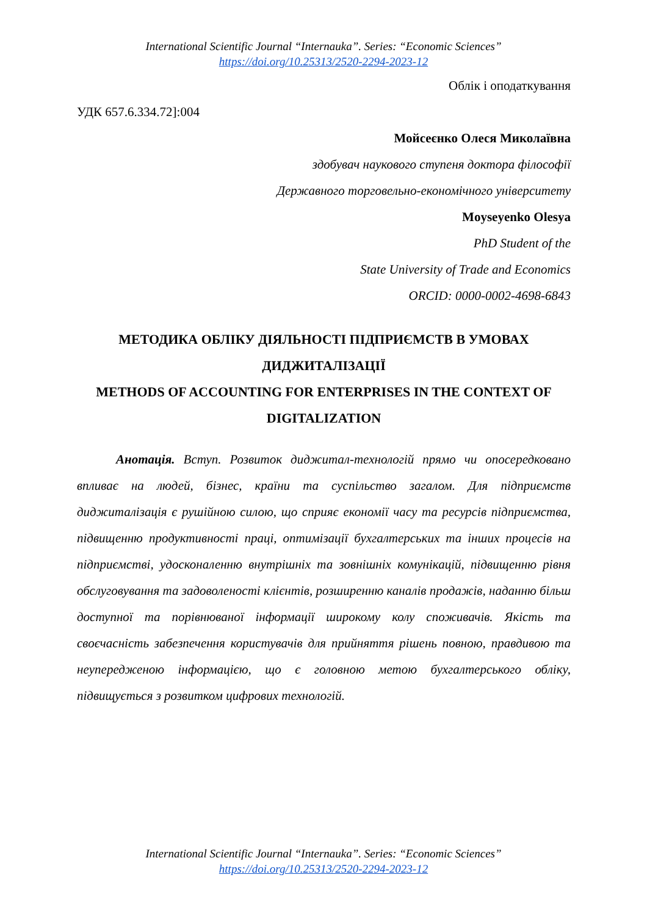International Scientific Journal “Internauka”. Series: “Economic Sciences”
https://doi.org/10.25313/2520-2294-2023-12
Облік і оподаткування
УДК 657.6.334.72]:004
Мойсеєнко Олеся Миколаївна
здобувач наукового ступеня доктора філософії
Державного торговельно-економічного університету
Moyseyenko Olesya
PhD Student of the
State University of Trade and Economics
ORCID: 0000-0002-4698-6843
МЕТОДИКА ОБЛІКУ ДІЯЛЬНОСТІ ПІДПРИЄМСТВ В УМОВАХ ДИДЖИТАЛІЗАЦІЇ
METHODS OF ACCOUNTING FOR ENTERPRISES IN THE CONTEXT OF DIGITALIZATION
Анотація. Вступ. Розвиток диджитал-технологій прямо чи опосередковано впливає на людей, бізнес, країни та суспільство загалом. Для підприємств диджиталізація є рушійною силою, що сприяє економії часу та ресурсів підприємства, підвищенню продуктивності праці, оптимізації бухгалтерських та інших процесів на підприємстві, удосконаленню внутрішніх та зовнішніх комунікацій, підвищенню рівня обслуговування та задоволеності клієнтів, розширенню каналів продажів, наданню більш доступної та порівнюваної інформації широкому колу споживачів. Якість та своєчасність забезпечення користувачів для прийняття рішень повною, правдивою та неупередженою інформацією, що є головною метою бухгалтерського обліку, підвищується з розвитком цифрових технологій.
International Scientific Journal “Internauka”. Series: “Economic Sciences”
https://doi.org/10.25313/2520-2294-2023-12